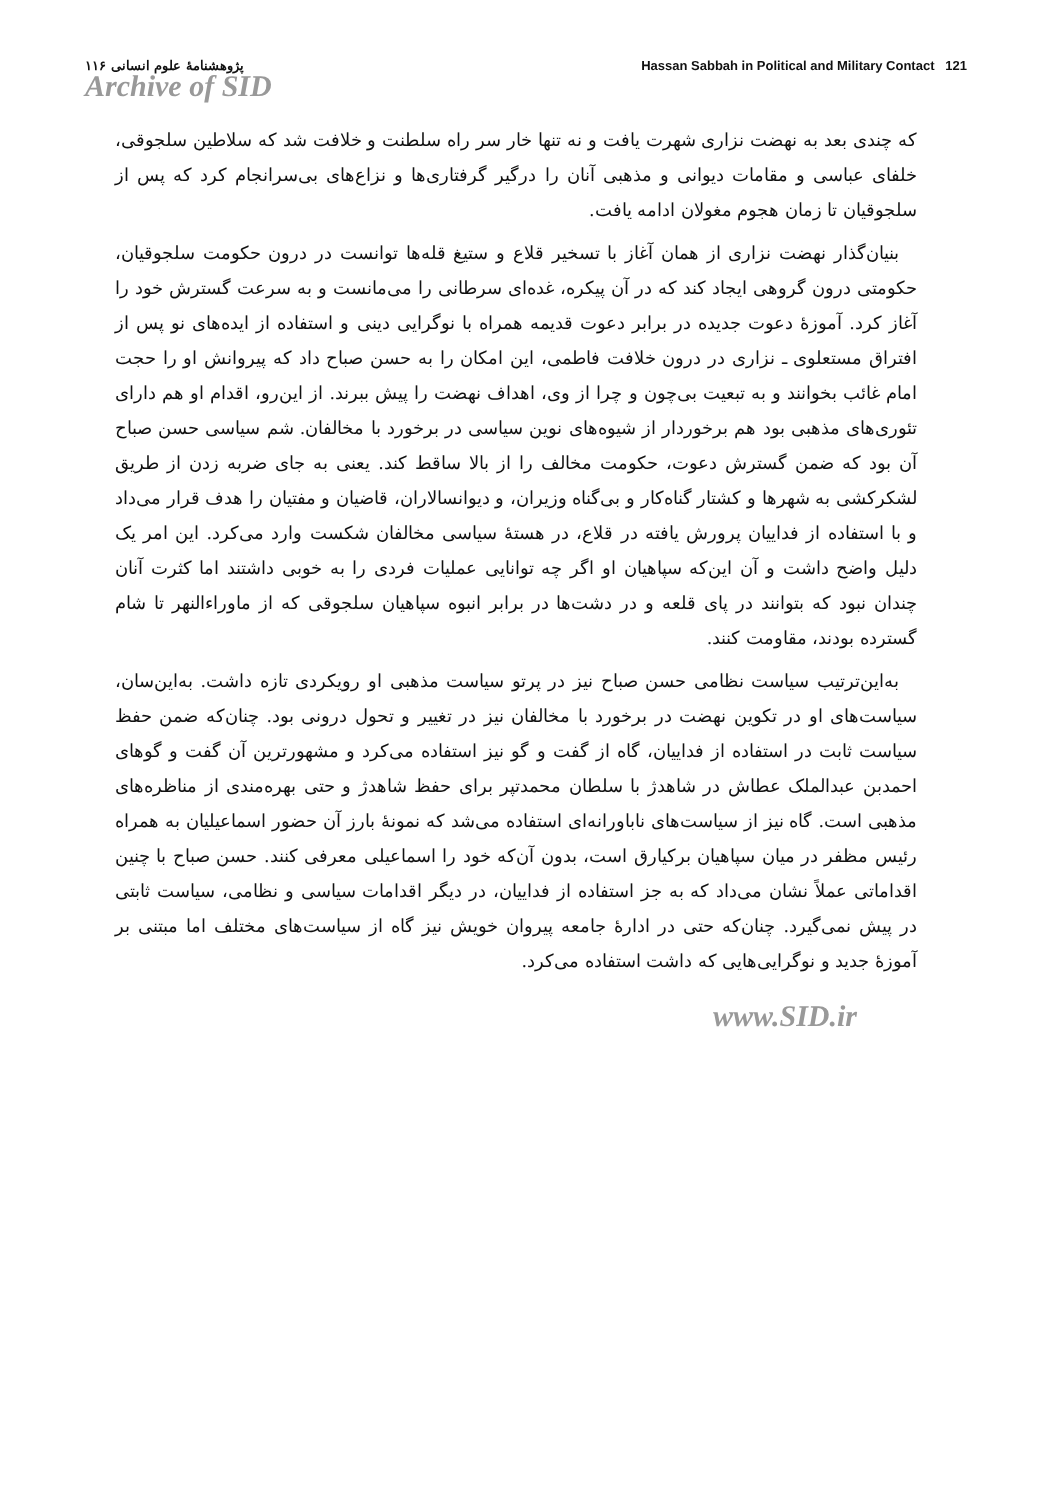پژوهشنامهٔ علوم انسانی ۱۱۶ Hassan Sabbah in Political and Military Contact 121
Archive of SID
که چندی بعد به نهضت نزاری شهرت یافت و نه تنها خار سر راه سلطنت و خلافت شد که سلاطین سلجوقی، خلفای عباسی و مقامات دیوانی و مذهبی آنان را درگیر گرفتاری‌ها و نزاع‌های بی‌سرانجام کرد که پس از سلجوقیان تا زمان هجوم مغولان ادامه یافت.
بنیان‌گذار نهضت نزاری از همان آغاز با تسخیر قلاع و ستیغ قله‌ها توانست در درون حکومت سلجوقیان، حکومتی درون گروهی ایجاد کند که در آن پیکره، غده‌ای سرطانی را می‌مانست و به سرعت گسترش خود را آغاز کرد. آموزهٔ دعوت جدیده در برابر دعوت قدیمه همراه با نوگرایی دینی و استفاده از ایده‌های نو پس از افتراق مستعلوی ـ نزاری در درون خلافت فاطمی، این امکان را به حسن صباح داد که پیروانش او را حجت امام غائب بخوانند و به تبعیت بی‌چون و چرا از وی، اهداف نهضت را پیش ببرند. از این‌رو، اقدام او هم دارای تئوری‌های مذهبی بود هم برخوردار از شیوه‌های نوین سیاسی در برخورد با مخالفان. شم سیاسی حسن صباح آن بود که ضمن گسترش دعوت، حکومت مخالف را از بالا ساقط کند. یعنی به جای ضربه زدن از طریق لشکرکشی به شهرها و کشتار گناه‌کار و بی‌گناه وزیران، و دیوانسالاران، قاضیان و مفتیان را هدف قرار می‌داد و با استفاده از فداییان پرورش یافته در قلاع، در هستهٔ سیاسی مخالفان شکست وارد می‌کرد. این امر یک دلیل واضح داشت و آن این‌که سپاهیان او اگر چه توانایی عملیات فردی را به خوبی داشتند اما کثرت آنان چندان نبود که بتوانند در پای قلعه و در دشت‌ها در برابر انبوه سپاهیان سلجوقی که از ماوراءالنهر تا شام گسترده بودند، مقاومت کنند.
به‌این‌ترتیب سیاست نظامی حسن صباح نیز در پرتو سیاست مذهبی او رویکردی تازه داشت. به‌این‌سان، سیاست‌های او در تکوین نهضت در برخورد با مخالفان نیز در تغییر و تحول درونی بود. چنان‌که ضمن حفظ سیاست ثابت در استفاده از فداییان، گاه از گفت و گو نیز استفاده می‌کرد و مشهورترین آن گفت و گوهای احمدبن عبدالملک عطاش در شاهدژ با سلطان محمدتپر برای حفظ شاهدژ و حتی بهره‌مندی از مناظره‌های مذهبی است. گاه نیز از سیاست‌های ناباورانه‌ای استفاده می‌شد که نمونهٔ بارز آن حضور اسماعیلیان به همراه رئیس مظفر در میان سپاهیان برکیارق است، بدون آن‌که خود را اسماعیلی معرفی کنند. حسن صباح با چنین اقداماتی عملاً نشان می‌داد که به جز استفاده از فداییان، در دیگر اقدامات سیاسی و نظامی، سیاست ثابتی در پیش نمی‌گیرد. چنان‌که حتی در ادارهٔ جامعه پیروان خویش نیز گاه از سیاست‌های مختلف اما مبتنی بر آموزهٔ جدید و نوگرایی‌هایی که داشت استفاده می‌کرد.
www.SID.ir